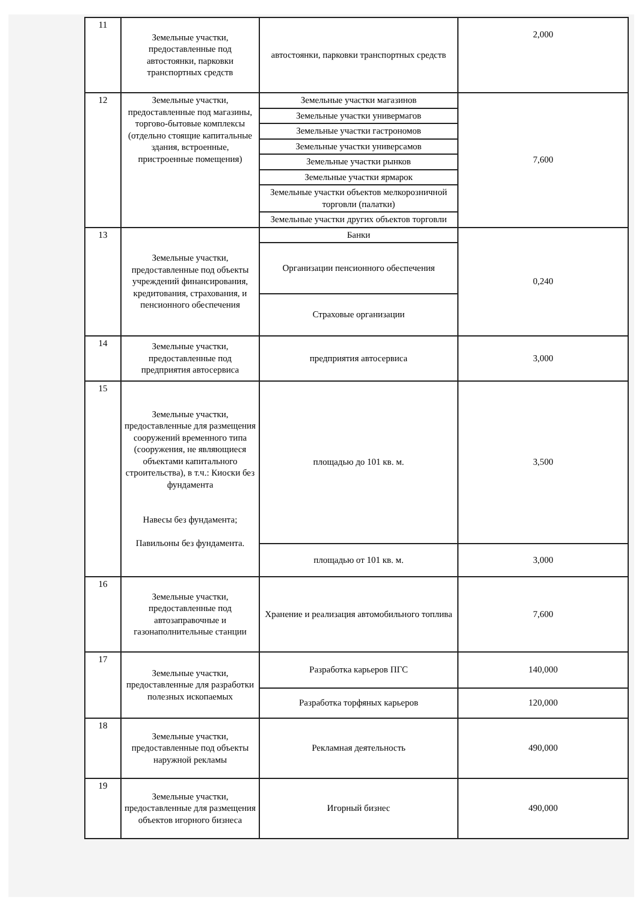| 11 | Земельные участки, предоставленные под автостоянки, парковки транспортных средств | автостоянки, парковки транспортных средств | 2,000 |
| 12 | Земельные участки, предоставленные под магазины, торгово-бытовые комплексы (отдельно стоящие капитальные здания, встроенные, пристроенные помещения) | Земельные участки магазинов | 7,600 |
| | | Земельные участки универмагов | |
| | | Земельные участки гастрономов | |
| | | Земельные участки универсамов | |
| | | Земельные участки рынков | |
| | | Земельные участки ярмарок | |
| | | Земельные участки объектов мелкорозничной торговли (палатки) | |
| | | Земельные участки других объектов торговли | |
| 13 | Земельные участки, предоставленные под объекты учреждений финансирования, кредитования, страхования, и пенсионного обеспечения | Банки | 0,240 |
| | | Организации пенсионного обеспечения | |
| | | Страховые организации | |
| 14 | Земельные участки, предоставленные под предприятия автосервиса | предприятия автосервиса | 3,000 |
| 15 | Земельные участки, предоставленные для размещения сооружений временного типа (сооружения, не являющиеся объектами капитального строительства), в т.ч.: Киоски без фундамента Навесы без фундамента; Павильоны без фундамента. | площадью до 101 кв. м. | 3,500 |
| | | площадью от 101 кв. м. | 3,000 |
| 16 | Земельные участки, предоставленные под автозаправочные и газонаполнительные станции | Хранение и реализация автомобильного топлива | 7,600 |
| 17 | Земельные участки, предоставленные для разработки полезных ископаемых | Разработка карьеров ПГС | 140,000 |
| | | Разработка торфяных карьеров | 120,000 |
| 18 | Земельные участки, предоставленные под объекты наружной рекламы | Рекламная деятельность | 490,000 |
| 19 | Земельные участки, предоставленные для размещения объектов игорного бизнеса | Игорный бизнес | 490,000 |